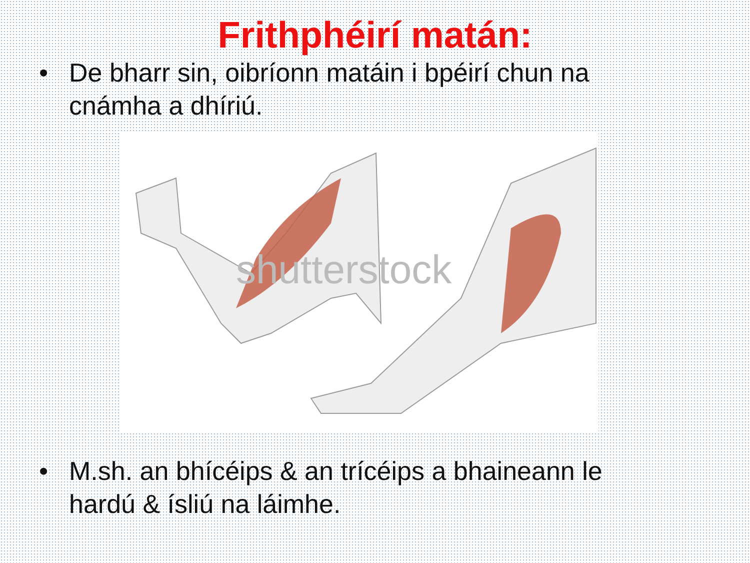Frithphéirí matán:
• De bharr sin, oibríonn matáin i bpéirí chun na cnámha a dhíriú.
shutterstock
• M.sh. an bhícéips & an trícéips a bhaineann le hardú & ísliú na láimhe.